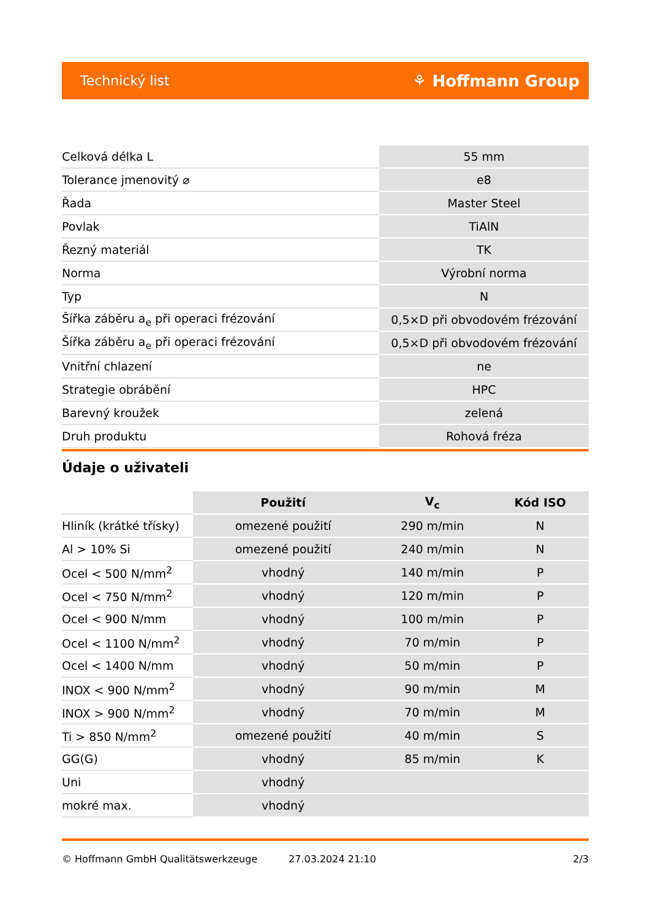Technický list ⚘ Hoffmann Group
| Celková délka L | 55 mm |
| Tolerance jmenovitý ⌀ | e8 |
| Řada | Master Steel |
| Povlak | TiAlN |
| Řezný materiál | TK |
| Norma | Výrobní norma |
| Typ | N |
| Šířka záběru a<sub>e</sub> při operaci frézování | 0,5×D při obvodovém frézování |
| Šířka záběru a<sub>e</sub> při operaci frézování | 0,5×D při obvodovém frézování |
| Vnitřní chlazení | ne |
| Strategie obrábění | HPC |
| Barevný kroužek | zelená |
| Druh produktu | Rohová fréza |
Údaje o uživateli
| | Použití | V<sub>c</sub> | Kód ISO |
| --- | --- | --- | --- |
| Hliník (krátké třísky) | omezené použití | 290 m/min | N |
| Al > 10% Si | omezené použití | 240 m/min | N |
| Ocel < 500 N/mm<sup>2</sup> | vhodný | 140 m/min | P |
| Ocel < 750 N/mm<sup>2</sup> | vhodný | 120 m/min | P |
| Ocel < 900 N/mm | vhodný | 100 m/min | P |
| Ocel < 1100 N/mm<sup>2</sup> | vhodný | 70 m/min | P |
| Ocel < 1400 N/mm | vhodný | 50 m/min | P |
| INOX < 900 N/mm<sup>2</sup> | vhodný | 90 m/min | M |
| INOX > 900 N/mm<sup>2</sup> | vhodný | 70 m/min | M |
| Ti > 850 N/mm<sup>2</sup> | omezené použití | 40 m/min | S |
| GG(G) | vhodný | 85 m/min | K |
| Uni | vhodný | | |
| mokré max. | vhodný | | |
© Hoffmann GmbH Qualitätswerkzeuge 27.03.2024 21:10 2/3